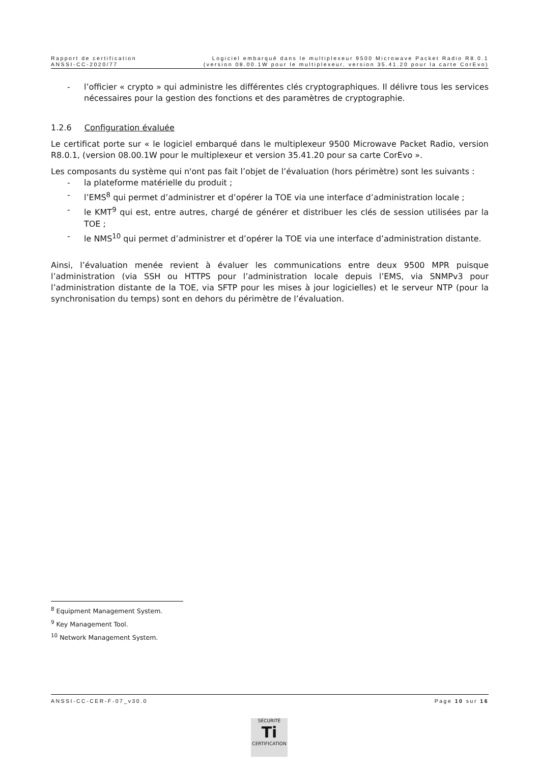Rapport de certification
ANSSI-CC-2020/77
Logiciel embarqué dans le multiplexeur 9500 Microwave Packet Radio R8.0.1
(version 08.00.1W pour le multiplexeur, version 35.41.20 pour la carte CorEvo)
- l’officier « crypto » qui administre les différentes clés cryptographiques. Il délivre tous les services nécessaires pour la gestion des fonctions et des paramètres de cryptographie.
1.2.6 Configuration évaluée
Le certificat porte sur « le logiciel embarqué dans le multiplexeur 9500 Microwave Packet Radio, version R8.0.1, (version 08.00.1W pour le multiplexeur et version 35.41.20 pour sa carte CorEvo ».
Les composants du système qui n'ont pas fait l’objet de l’évaluation (hors périmètre) sont les suivants :
- la plateforme matérielle du produit ;
- l’EMS<sup>8</sup> qui permet d’administrer et d’opérer la TOE via une interface d’administration locale ;
- le KMT<sup>9</sup> qui est, entre autres, chargé de générer et distribuer les clés de session utilisées par la TOE ;
- le NMS<sup>10</sup> qui permet d’administrer et d’opérer la TOE via une interface d’administration distante.
Ainsi, l’évaluation menée revient à évaluer les communications entre deux 9500 MPR puisque l’administration (via SSH ou HTTPS pour l’administration locale depuis l’EMS, via SNMPv3 pour l’administration distante de la TOE, via SFTP pour les mises à jour logicielles) et le serveur NTP (pour la synchronisation du temps) sont en dehors du périmètre de l’évaluation.
<sup>8</sup> Equipment Management System.
<sup>9</sup> Key Management Tool.
<sup>10</sup> Network Management System.
ANSSI-CC-CER-F-07_v30.0 Page 10 sur 16
SÉCURITÉ
Ti
CERTIFICATION